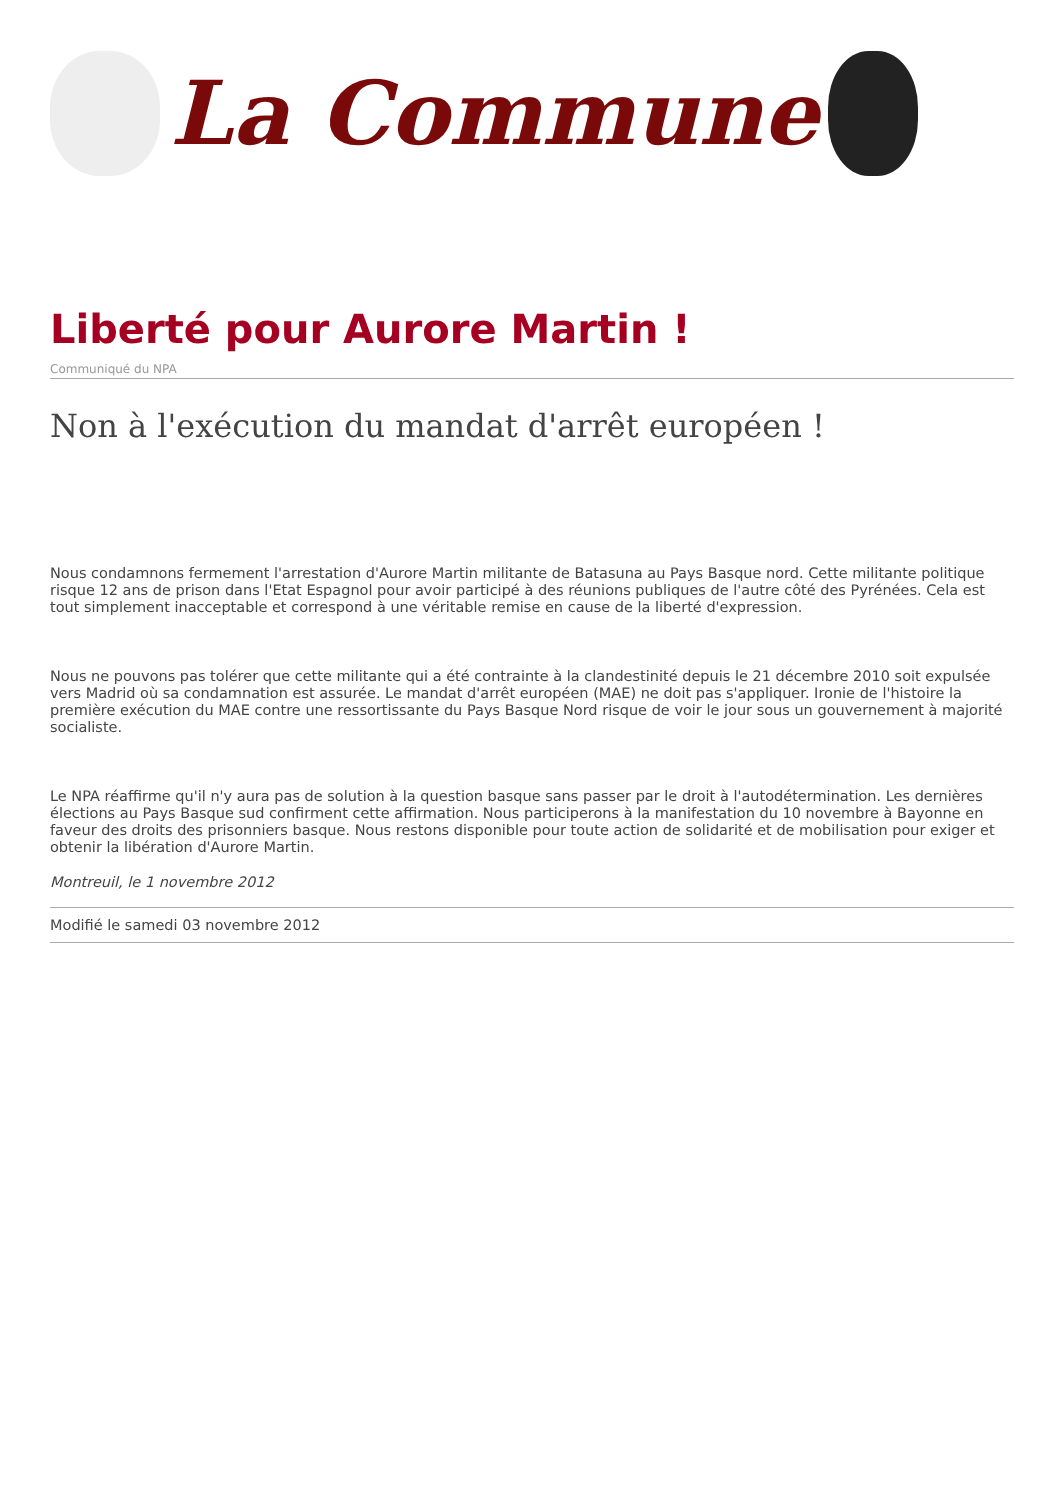La Commune
Liberté pour Aurore Martin !
Communiqué du NPA
Non à l'exécution du mandat d'arrêt européen !
Nous condamnons fermement l'arrestation d'Aurore Martin militante de Batasuna au Pays Basque nord. Cette militante politique risque 12 ans de prison dans l'Etat Espagnol pour avoir participé à des réunions publiques de l'autre côté des Pyrénées. Cela est tout simplement inacceptable et correspond à une véritable remise en cause de la liberté d'expression.
Nous ne pouvons pas tolérer que cette militante qui a été contrainte à la clandestinité depuis le 21 décembre 2010 soit expulsée vers Madrid où sa condamnation est assurée. Le mandat d'arrêt européen (MAE) ne doit pas s'appliquer. Ironie de l'histoire la première exécution du MAE contre une ressortissante du Pays Basque Nord risque de voir le jour sous un gouvernement à majorité socialiste.
Le NPA réaffirme qu'il n'y aura pas de solution à la question basque sans passer par le droit à l'autodétermination. Les dernières élections au Pays Basque sud confirment cette affirmation. Nous participerons à la manifestation du 10 novembre à Bayonne en faveur des droits des prisonniers basque. Nous restons disponible pour toute action de solidarité et de mobilisation pour exiger et obtenir la libération d'Aurore Martin.
Montreuil, le 1 novembre 2012
Modifié le samedi 03 novembre 2012